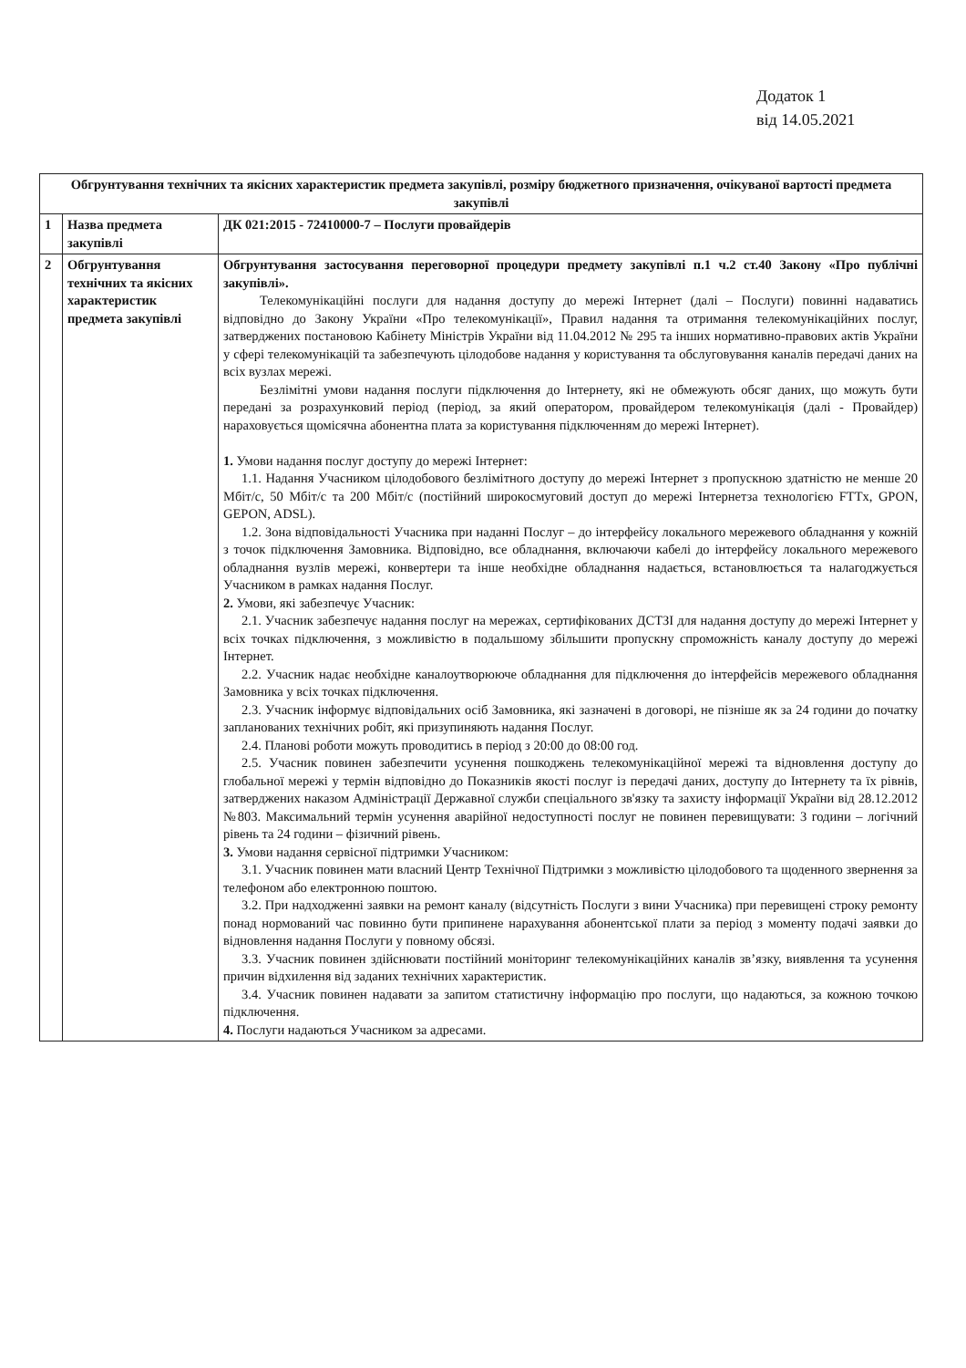Додаток 1
від 14.05.2021
| Обгрунтування технічних та якісних характеристик предмета закупівлі, розміру бюджетного призначення, очікуваної вартості предмета закупівлі | | |
| --- | --- | --- |
| 1 | Назва предмета закупівлі | ДК 021:2015 - 72410000-7 – Послуги провайдерів |
| 2 | Обгрунтування технічних та якісних характеристик предмета закупівлі | Обгрунтування застосування переговорної процедури предмету закупівлі п.1 ч.2 ст.40 Закону «Про публічні закупівлі». Телекомунікаційні послуги для надання доступу до мережі Інтернет (далі – Послуги) повинні надаватись відповідно до Закону України «Про телекомунікації», Правил надання та отримання телекомунікаційних послуг, затверджених постановою Кабінету Міністрів України від 11.04.2012 № 295 та інших нормативно-правових актів України у сфері телекомунікацій та забезпечують цілодобове надання у користування та обслуговування каналів передачі даних на всіх вузлах мережі. Безлімітні умови надання послуги підключення до Інтернету, які не обмежують обсяг даних, що можуть бути передані за розрахунковий період (період, за який оператором, провайдером телекомунікація (далі - Провайдер) нараховується щомісячна абонентна плата за користування підключенням до мережі Інтернет). 1. Умови надання послуг доступу до мережі Інтернет: 1.1. Надання Учасником цілодобового безлімітного доступу до мережі Інтернет з пропускною здатністю не менше 20 Мбіт/с, 50 Мбіт/с та 200 Мбіт/с (постійний широкосмуговий доступ до мережі Інтернетза технологією FTTx, GPON, GEPON, ADSL). 1.2. Зона відповідальності Учасника при наданні Послуг – до інтерфейсу локального мережевого обладнання у кожній з точок підключення Замовника. Відповідно, все обладнання, включаючи кабелі до інтерфейсу локального мережевого обладнання вузлів мережі, конвертери та інше необхідне обладнання надається, встановлюється та налагоджується Учасником в рамках надання Послуг. 2. Умови, які забезпечує Учасник: 2.1. Учасник забезпечує надання послуг на мережах, сертифікованих ДСТЗІ для надання доступу до мережі Інтернет у всіх точках підключення, з можливістю в подальшому збільшити пропускну спроможність каналу доступу до мережі Інтернет. 2.2. Учасник надає необхідне каналоутворююче обладнання для підключення до інтерфейсів мережевого обладнання Замовника у всіх точках підключення. 2.3. Учасник інформує відповідальних осіб Замовника, які зазначені в договорі, не пізніше як за 24 години до початку запланованих технічних робіт, які призупиняють надання Послуг. 2.4. Планові роботи можуть проводитись в період з 20:00 до 08:00 год. 2.5. Учасник повинен забезпечити усунення пошкоджень телекомунікаційної мережі та відновлення доступу до глобальної мережі у термін відповідно до Показників якості послуг із передачі даних, доступу до Інтернету та їх рівнів, затверджених наказом Адміністрації Державної служби спеціального зв'язку та захисту інформації України від 28.12.2012 №803. Максимальний термін усунення аварійної недоступності послуг не повинен перевищувати: 3 години – логічний рівень та 24 години – фізичний рівень. 3. Умови надання сервісної підтримки Учасником: 3.1. Учасник повинен мати власний Центр Технічної Підтримки з можливістю цілодобового та щоденного звернення за телефоном або електронною поштою. 3.2. При надходженні заявки на ремонт каналу (відсутність Послуги з вини Учасника) при перевищені строку ремонту понад нормований час повинно бути припинене нарахування абонентської плати за період з моменту подачі заявки до відновлення надання Послуги у повному обсязі. 3.3. Учасник повинен здійснювати постійний моніторинг телекомунікаційних каналів зв’язку, виявлення та усунення причин відхилення від заданих технічних характеристик. 3.4. Учасник повинен надавати за запитом статистичну інформацію про послуги, що надаються, за кожною точкою підключення. 4. Послуги надаються Учасником за адресами. |